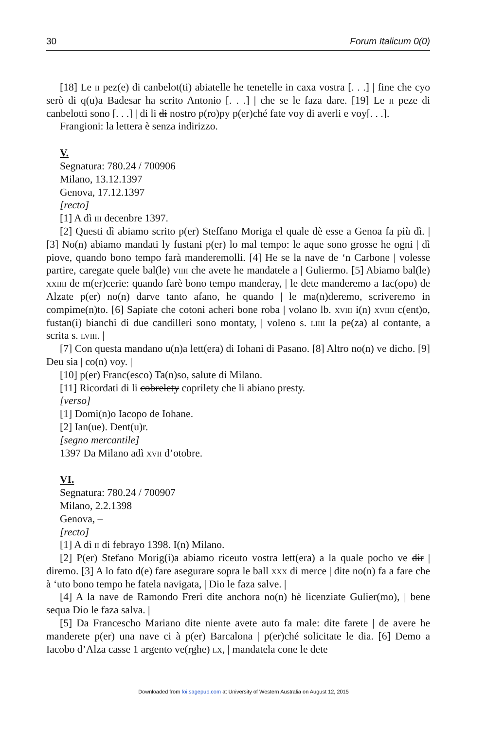30 Forum Italicum 0(0)
[18] Le ii pez(e) di canbelot(ti) abiatelle he tenetelle in caxa vostra [. . .] | fine che cyo serò di q(u)a Badesar ha scrito Antonio [. . .] | che se le faza dare. [19] Le ii peze di canbelotti sono [. . .] | di li di nostro p(ro)py p(er)ché fate voy di averli e voy[. . .].
Frangioni: la lettera è senza indirizzo.
V.
Segnatura: 780.24 / 700906
Milano, 13.12.1397
Genova, 17.12.1397
[recto]
[1] A dì iii decenbre 1397.
[2] Questi dì abiamo scrito p(er) Steffano Moriga el quale dè esse a Genoa fa più dì. | [3] No(n) abiamo mandati ly fustani p(er) lo mal tempo: le aque sono grosse he ogni | dì piove, quando bono tempo farà manderemolli. [4] He se la nave de ‘n Carbone | volesse partire, caregate quele bal(le) viiii che avete he mandatele a | Guliermo. [5] Abiamo bal(le) xxiiii de m(er)cerie: quando farè bono tempo manderay, | le dete manderemo a Iac(opo) de Alzate p(er) no(n) darve tanto afano, he quando | le ma(n)deremo, scriveremo in compime(n)to. [6] Sapiate che cotoni acheri bone roba | volano lb. xviii i(n) xviiii c(ent)o, fustan(i) bianchi di due candilleri sono montaty, | voleno s. liiii la pe(za) al contante, a scrita s. lviii. |
[7] Con questa mandano u(n)a lett(era) di Iohani di Pasano. [8] Altro no(n) ve dicho. [9] Deu sia | co(n) voy. |
[10] p(er) Franc(esco) Ta(n)so, salute di Milano.
[11] Ricordati di li cobrelety coprilety che li abiano presty.
[verso]
[1] Domi(n)o Iacopo de Iohane.
[2] Ian(ue). Dent(u)r.
[segno mercantile]
1397 Da Milano adì xvii d’otobre.
VI.
Segnatura: 780.24 / 700907
Milano, 2.2.1398
Genova, –
[recto]
[1] A dì ii di febrayo 1398. I(n) Milano.
[2] P(er) Stefano Morig(i)a abiamo riceuto vostra lett(era) a la quale pocho ve dir | diremo. [3] A lo fato d(e) fare asegurare sopra le ball xxx di merce | dite no(n) fa a fare che à ‘uto bono tempo he fatela navigata, | Dio le faza salve. |
[4] A la nave de Ramondo Freri dite anchora no(n) hè licenziate Gulier(mo), | bene sequa Dio le faza salva. |
[5] Da Francescho Mariano dite niente avete auto fa male: dite farete | de avere he manderete p(er) una nave ci à p(er) Barcalona | p(er)ché solicitate le dia. [6] Demo a Iacobo d’Alza casse 1 argento ve(rghe) lx, | mandatela cone le dete
Downloaded from foi.sagepub.com at University of Western Australia on August 12, 2015